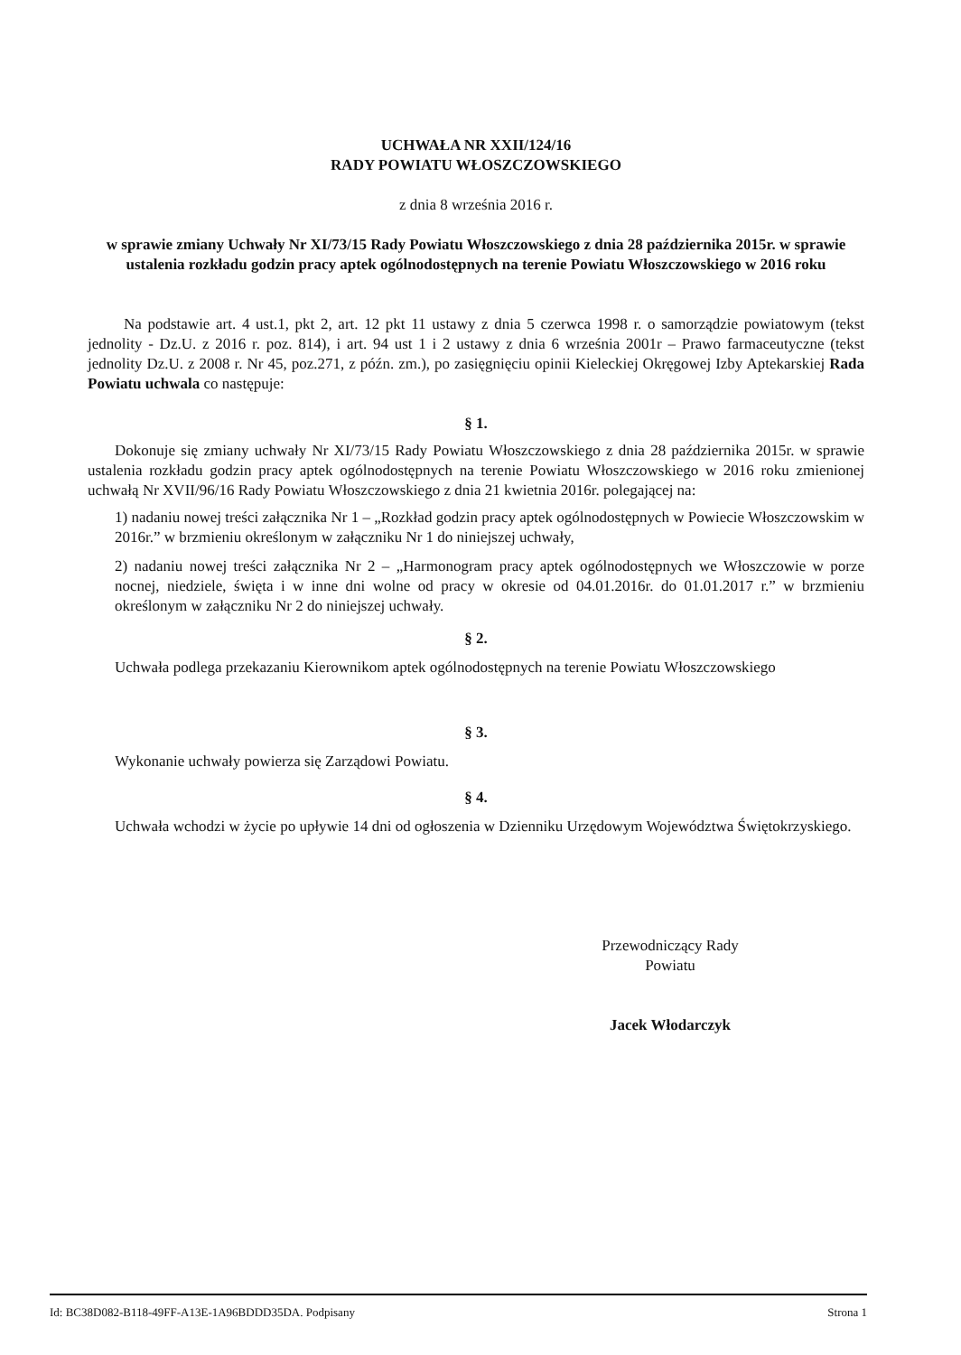UCHWAŁA NR XXII/124/16
RADY POWIATU WŁOSZCZOWSKIEGO
z dnia 8 września 2016 r.
w sprawie zmiany Uchwały Nr XI/73/15 Rady Powiatu Włoszczowskiego z dnia 28 października 2015r. w sprawie ustalenia rozkładu godzin pracy aptek ogólnodostępnych na terenie Powiatu Włoszczowskiego w 2016 roku
Na podstawie art. 4 ust.1, pkt 2, art. 12 pkt 11 ustawy z dnia 5 czerwca 1998 r. o samorządzie powiatowym (tekst jednolity - Dz.U. z 2016 r. poz. 814), i art. 94 ust 1 i 2 ustawy z dnia 6 września 2001r – Prawo farmaceutyczne (tekst jednolity Dz.U. z 2008 r. Nr 45, poz.271, z późn. zm.), po zasięgnięciu opinii Kieleckiej Okręgowej Izby Aptekarskiej Rada Powiatu uchwala co następuje:
§ 1.
Dokonuje się zmiany uchwały Nr XI/73/15 Rady Powiatu Włoszczowskiego z dnia 28 października 2015r. w sprawie ustalenia rozkładu godzin pracy aptek ogólnodostępnych na terenie Powiatu Włoszczowskiego w 2016 roku zmienionej uchwałą Nr XVII/96/16 Rady Powiatu Włoszczowskiego z dnia 21 kwietnia 2016r. polegającej na:
1) nadaniu nowej treści załącznika Nr 1 – „Rozkład godzin pracy aptek ogólnodostępnych w Powiecie Włoszczowskim w 2016r.” w brzmieniu określonym w załączniku Nr 1 do niniejszej uchwały,
2) nadaniu nowej treści załącznika Nr 2 – „Harmonogram pracy aptek ogólnodostępnych we Włoszczowie w porze nocnej, niedziele, święta i w inne dni wolne od pracy w okresie od 04.01.2016r. do 01.01.2017 r.” w brzmieniu określonym w załączniku Nr 2 do niniejszej uchwały.
§ 2.
Uchwała podlega przekazaniu Kierownikom aptek ogólnodostępnych na terenie Powiatu Włoszczowskiego
§ 3.
Wykonanie uchwały powierza się Zarządowi Powiatu.
§ 4.
Uchwała wchodzi w życie po upływie 14 dni od ogłoszenia w Dzienniku Urzędowym Województwa Świętokrzyskiego.
Przewodniczący Rady
Powiatu
Jacek Włodarczyk
Id: BC38D082-B118-49FF-A13E-1A96BDDD35DA. Podpisany Strona 1